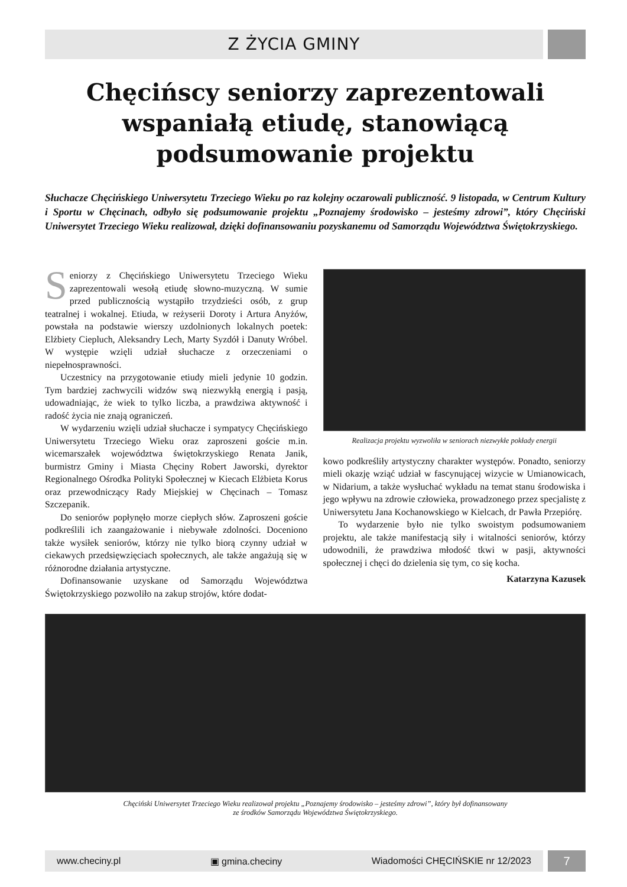Z ŻYCIA GMINY
Chęcińscy seniorzy zaprezentowali wspaniałą etiudę, stanowiącą podsumowanie projektu
Słuchacze Chęcińskiego Uniwersytetu Trzeciego Wieku po raz kolejny oczarowali publiczność. 9 listopada, w Centrum Kultury i Sportu w Chęcinach, odbyło się podsumowanie projektu „Poznajemy środowisko – jesteśmy zdrowi”, który Chęciński Uniwersytet Trzeciego Wieku realizował, dzięki dofinansowaniu pozyskanemu od Samorządu Województwa Świętokrzyskiego.
Seniorzy z Chęcińskiego Uniwersytetu Trzeciego Wieku zaprezentowali wesołą etiudę słowno-muzyczną. W sumie przed publicznością wystąpiło trzydzieści osób, z grup teatralnej i wokalnej. Etiuda, w reżyserii Doroty i Artura Anyżów, powstała na podstawie wierszy uzdolnionych lokalnych poetek: Elżbiety Ciepluch, Aleksandry Lech, Marty Syzdół i Danuty Wróbel. W występie wzięli udział słuchacze z orzeczeniami o niepełnosprawności.
Uczestnicy na przygotowanie etiudy mieli jedynie 10 godzin. Tym bardziej zachwycili widzów swą niezwykłą energią i pasją, udowadniając, że wiek to tylko liczba, a prawdziwa aktywność i radość życia nie znają ograniczeń.
W wydarzeniu wzięli udział słuchacze i sympatycy Chęcińskiego Uniwersytetu Trzeciego Wieku oraz zaproszeni goście m.in. wicemarszałek województwa świętokrzyskiego Renata Janik, burmistrz Gminy i Miasta Chęciny Robert Jaworski, dyrektor Regionalnego Ośrodka Polityki Społecznej w Kiecach Elżbieta Korus oraz przewodniczący Rady Miejskiej w Chęcinach – Tomasz Szczepanik.
Do seniorów popłynęło morze ciepłych słów. Zaproszeni goście podkreślili ich zaangażowanie i niebywałe zdolności. Doceniono także wysiłek seniorów, którzy nie tylko biorą czynny udział w ciekawych przedsięwzięciach społecznych, ale także angażują się w różnorodne działania artystyczne.
Dofinansowanie uzyskane od Samorządu Województwa Świętokrzyskiego pozwoliło na zakup strojów, które dodat-
Realizacja projektu wyzwoliła w seniorach niezwykłe pokłady energii
kowo podkreśliły artystyczny charakter występów. Ponadto, seniorzy mieli okazję wziąć udział w fascynującej wizycie w Umianowicach, w Nidarium, a także wysłuchać wykładu na temat stanu środowiska i jego wpływu na zdrowie człowieka, prowadzonego przez specjalistę z Uniwersytetu Jana Kochanowskiego w Kielcach, dr Pawła Przepiórę.
To wydarzenie było nie tylko swoistym podsumowaniem projektu, ale także manifestacją siły i witalności seniorów, którzy udowodnili, że prawdziwa młodość tkwi w pasji, aktywności społecznej i chęci do dzielenia się tym, co się kocha.
Katarzyna Kazusek
Chęciński Uniwersytet Trzeciego Wieku realizował projektu „Poznajemy środowisko – jesteśmy zdrowi”, który był dofinansowany
ze środków Samorządu Województwa Świętokrzyskiego.
www.checiny.pl ▣ gmina.checiny Wiadomości CHĘCIŃSKIE nr 12/2023
7